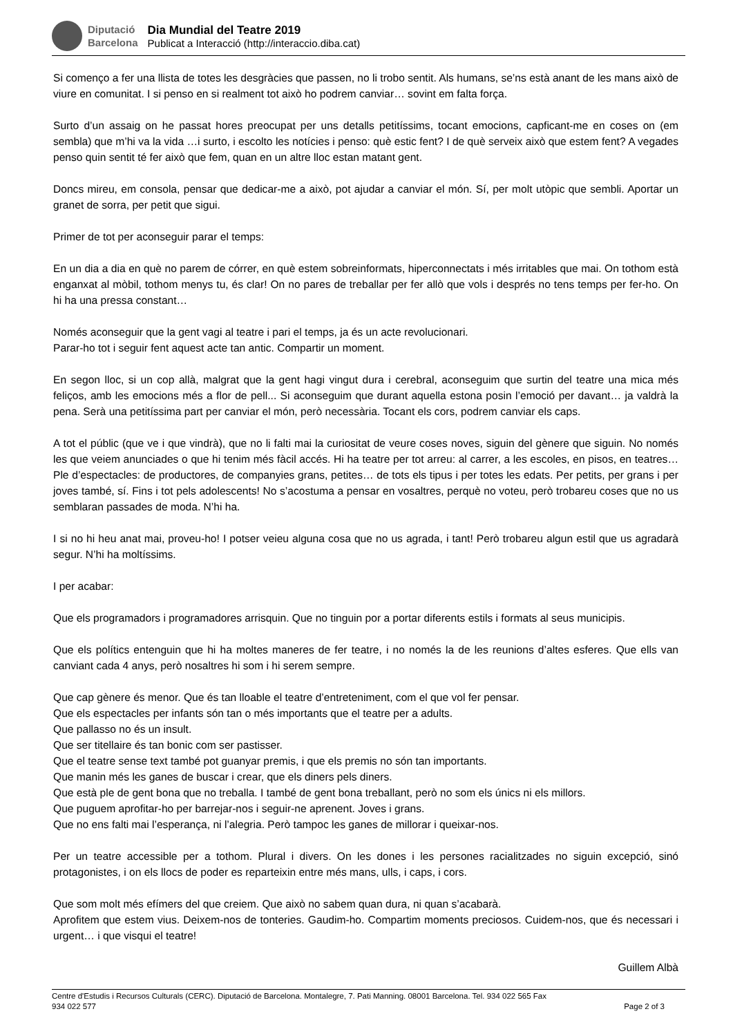Diputació
Barcelona
Dia Mundial del Teatre 2019
Publicat a Interacció (http://interaccio.diba.cat)
Si començo a fer una llista de totes les desgràcies que passen, no li trobo sentit. Als humans, se’ns està anant de les mans això de viure en comunitat. I si penso en si realment tot això ho podrem canviar… sovint em falta força.
Surto d’un assaig on he passat hores preocupat per uns detalls petitíssims, tocant emocions, capficant-me en coses on (em sembla) que m’hi va la vida …i surto, i escolto les notícies i penso: què estic fent? I de què serveix això que estem fent? A vegades penso quin sentit té fer això que fem, quan en un altre lloc estan matant gent.
Doncs mireu, em consola, pensar que dedicar-me a això, pot ajudar a canviar el món. Sí, per molt utòpic que sembli. Aportar un granet de sorra, per petit que sigui.
Primer de tot per aconseguir parar el temps:
En un dia a dia en què no parem de córrer, en què estem sobreinformats, hiperconnectats i més irritables que mai. On tothom està enganxat al mòbil, tothom menys tu, és clar! On no pares de treballar per fer allò que vols i després no tens temps per fer-ho. On hi ha una pressa constant…
Només aconseguir que la gent vagi al teatre i pari el temps, ja és un acte revolucionari.
Parar-ho tot i seguir fent aquest acte tan antic. Compartir un moment.
En segon lloc, si un cop allà, malgrat que la gent hagi vingut dura i cerebral, aconseguim que surtin del teatre una mica més feliços, amb les emocions més a flor de pell... Si aconseguim que durant aquella estona posin l’emoció per davant… ja valdrà la pena. Serà una petitíssima part per canviar el món, però necessària. Tocant els cors, podrem canviar els caps.
A tot el públic (que ve i que vindrà), que no li falti mai la curiositat de veure coses noves, siguin del gènere que siguin. No només les que veiem anunciades o que hi tenim més fàcil accés. Hi ha teatre per tot arreu: al carrer, a les escoles, en pisos, en teatres…Ple d’espectacles: de productores, de companyies grans, petites… de tots els tipus i per totes les edats. Per petits, per grans i per joves també, sí. Fins i tot pels adolescents! No s’acostuma a pensar en vosaltres, perquè no voteu, però trobareu coses que no us semblaran passades de moda. N’hi ha.
I si no hi heu anat mai, proveu-ho! I potser veieu alguna cosa que no us agrada, i tant! Però trobareu algun estil que us agradarà segur. N’hi ha moltíssims.
I per acabar:
Que els programadors i programadores arrisquin. Que no tinguin por a portar diferents estils i formats al seus municipis.
Que els polítics entenguin que hi ha moltes maneres de fer teatre, i no només la de les reunions d’altes esferes. Que ells van canviant cada 4 anys, però nosaltres hi som i hi serem sempre.
Que cap gènere és menor. Que és tan lloable el teatre d’entreteniment, com el que vol fer pensar.
Que els espectacles per infants són tan o més importants que el teatre per a adults.
Que pallasso no és un insult.
Que ser titellaire és tan bonic com ser pastisser.
Que el teatre sense text també pot guanyar premis, i que els premis no són tan importants.
Que manin més les ganes de buscar i crear, que els diners pels diners.
Que està ple de gent bona que no treballa. I també de gent bona treballant, però no som els únics ni els millors.
Que puguem aprofitar-ho per barrejar-nos i seguir-ne aprenent. Joves i grans.
Que no ens falti mai l’esperança, ni l’alegria. Però tampoc les ganes de millorar i queixar-nos.
Per un teatre accessible per a tothom. Plural i divers. On les dones i les persones racialitzades no siguin excepció, sinó protagonistes, i on els llocs de poder es reparteixin entre més mans, ulls, i caps, i cors.
Que som molt més efímers del que creiem. Que això no sabem quan dura, ni quan s’acabarà.
Aprofitem que estem vius. Deixem-nos de tonteries. Gaudim-ho. Compartim moments preciosos. Cuidem-nos, que és necessari i urgent… i que visqui el teatre!
Guillem Albà
Centre d'Estudis i Recursos Culturals (CERC). Diputació de Barcelona. Montalegre, 7. Pati Manning. 08001 Barcelona. Tel. 934 022 565 Fax
934 022 577 Page 2 of 3